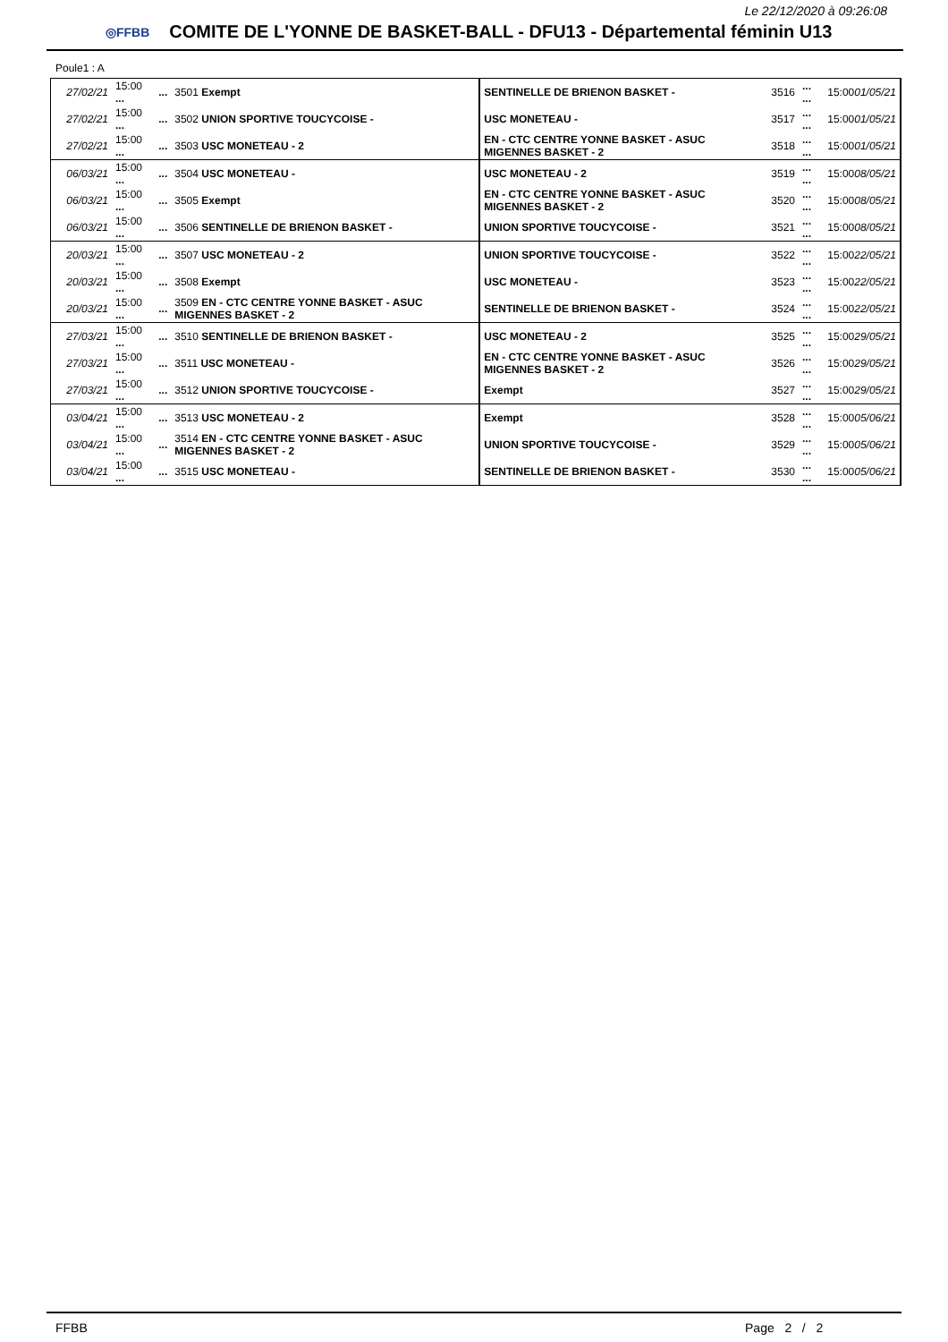Le 22/12/2020 à 09:26:08
◎FFBB
COMITE DE L'YONNE DE BASKET-BALL - DFU13 - Départemental féminin U13
Poule1 : A
| 27/02/21 | 15:00 ... | ... | 3501 Exempt | SENTINELLE DE BRIENON BASKET - | 3516 | ... ... | 15:00 01/05/21 |
| 27/02/21 | 15:00 ... | ... | 3502 UNION SPORTIVE TOUCYCOISE - | USC MONETEAU - | 3517 | ... ... | 15:00 01/05/21 |
| 27/02/21 | 15:00 ... | ... | 3503 USC MONETEAU - 2 | EN - CTC CENTRE YONNE BASKET - ASUC MIGENNES BASKET - 2 | 3518 | ... ... | 15:00 01/05/21 |
| 06/03/21 | 15:00 ... | ... | 3504 USC MONETEAU - | USC MONETEAU - 2 | 3519 | ... ... | 15:00 08/05/21 |
| 06/03/21 | 15:00 ... | ... | 3505 Exempt | EN - CTC CENTRE YONNE BASKET - ASUC MIGENNES BASKET - 2 | 3520 | ... ... | 15:00 08/05/21 |
| 06/03/21 | 15:00 ... | ... | 3506 SENTINELLE DE BRIENON BASKET - | UNION SPORTIVE TOUCYCOISE - | 3521 | ... ... | 15:00 08/05/21 |
| 20/03/21 | 15:00 ... | ... | 3507 USC MONETEAU - 2 | UNION SPORTIVE TOUCYCOISE - | 3522 | ... ... | 15:00 22/05/21 |
| 20/03/21 | 15:00 ... | ... | 3508 Exempt | USC MONETEAU - | 3523 | ... ... | 15:00 22/05/21 |
| 20/03/21 | 15:00 ... | ... | 3509 EN - CTC CENTRE YONNE BASKET - ASUC MIGENNES BASKET - 2 | SENTINELLE DE BRIENON BASKET - | 3524 | ... ... | 15:00 22/05/21 |
| 27/03/21 | 15:00 ... | ... | 3510 SENTINELLE DE BRIENON BASKET - | USC MONETEAU - 2 | 3525 | ... ... | 15:00 29/05/21 |
| 27/03/21 | 15:00 ... | ... | 3511 USC MONETEAU - | EN - CTC CENTRE YONNE BASKET - ASUC MIGENNES BASKET - 2 | 3526 | ... ... | 15:00 29/05/21 |
| 27/03/21 | 15:00 ... | ... | 3512 UNION SPORTIVE TOUCYCOISE - | Exempt | 3527 | ... ... | 15:00 29/05/21 |
| 03/04/21 | 15:00 ... | ... | 3513 USC MONETEAU - 2 | Exempt | 3528 | ... ... | 15:00 05/06/21 |
| 03/04/21 | 15:00 ... | ... | 3514 EN - CTC CENTRE YONNE BASKET - ASUC MIGENNES BASKET - 2 | UNION SPORTIVE TOUCYCOISE - | 3529 | ... ... | 15:00 05/06/21 |
| 03/04/21 | 15:00 ... | ... | 3515 USC MONETEAU - | SENTINELLE DE BRIENON BASKET - | 3530 | ... ... | 15:00 05/06/21 |
FFBB Page 2 / 2